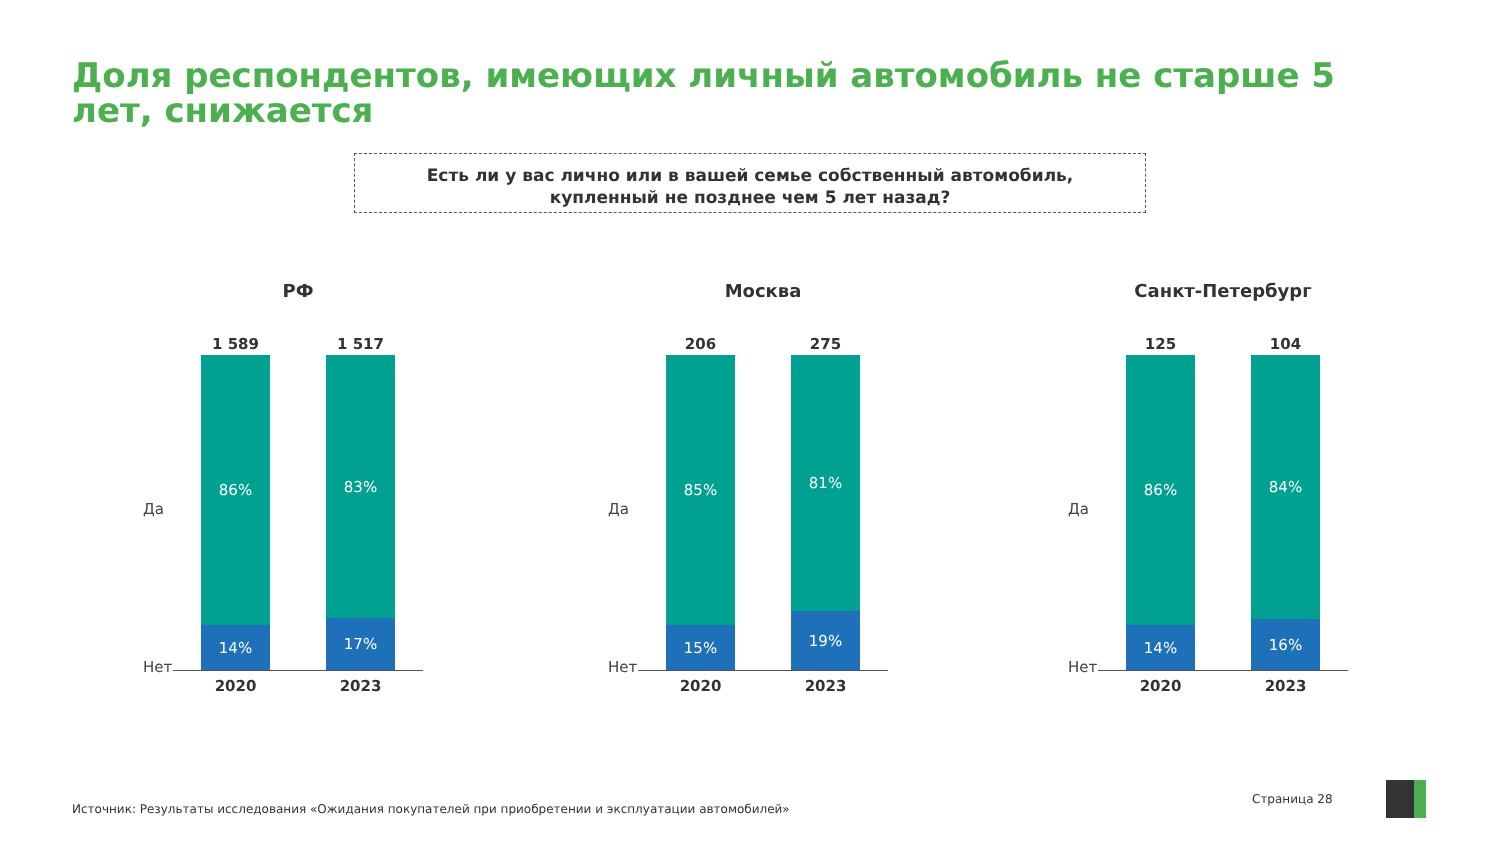Доля респондентов, имеющих личный автомобиль не старше 5 лет, снижается
Есть ли у вас лично или в вашей семье собственный автомобиль,
купленный не позднее чем 5 лет назад?
РФ
Да
Нет
1 589
86%
14%
1 517
83%
17%
2020 2023
Москва
Да
Нет
206
85%
15%
275
81%
19%
2020 2023
Санкт-Петербург
Да
Нет
125
86%
14%
104
84%
16%
2020 2023
Источник: Результаты исследования «Ожидания покупателей при приобретении и эксплуатации автомобилей»
Страница 28